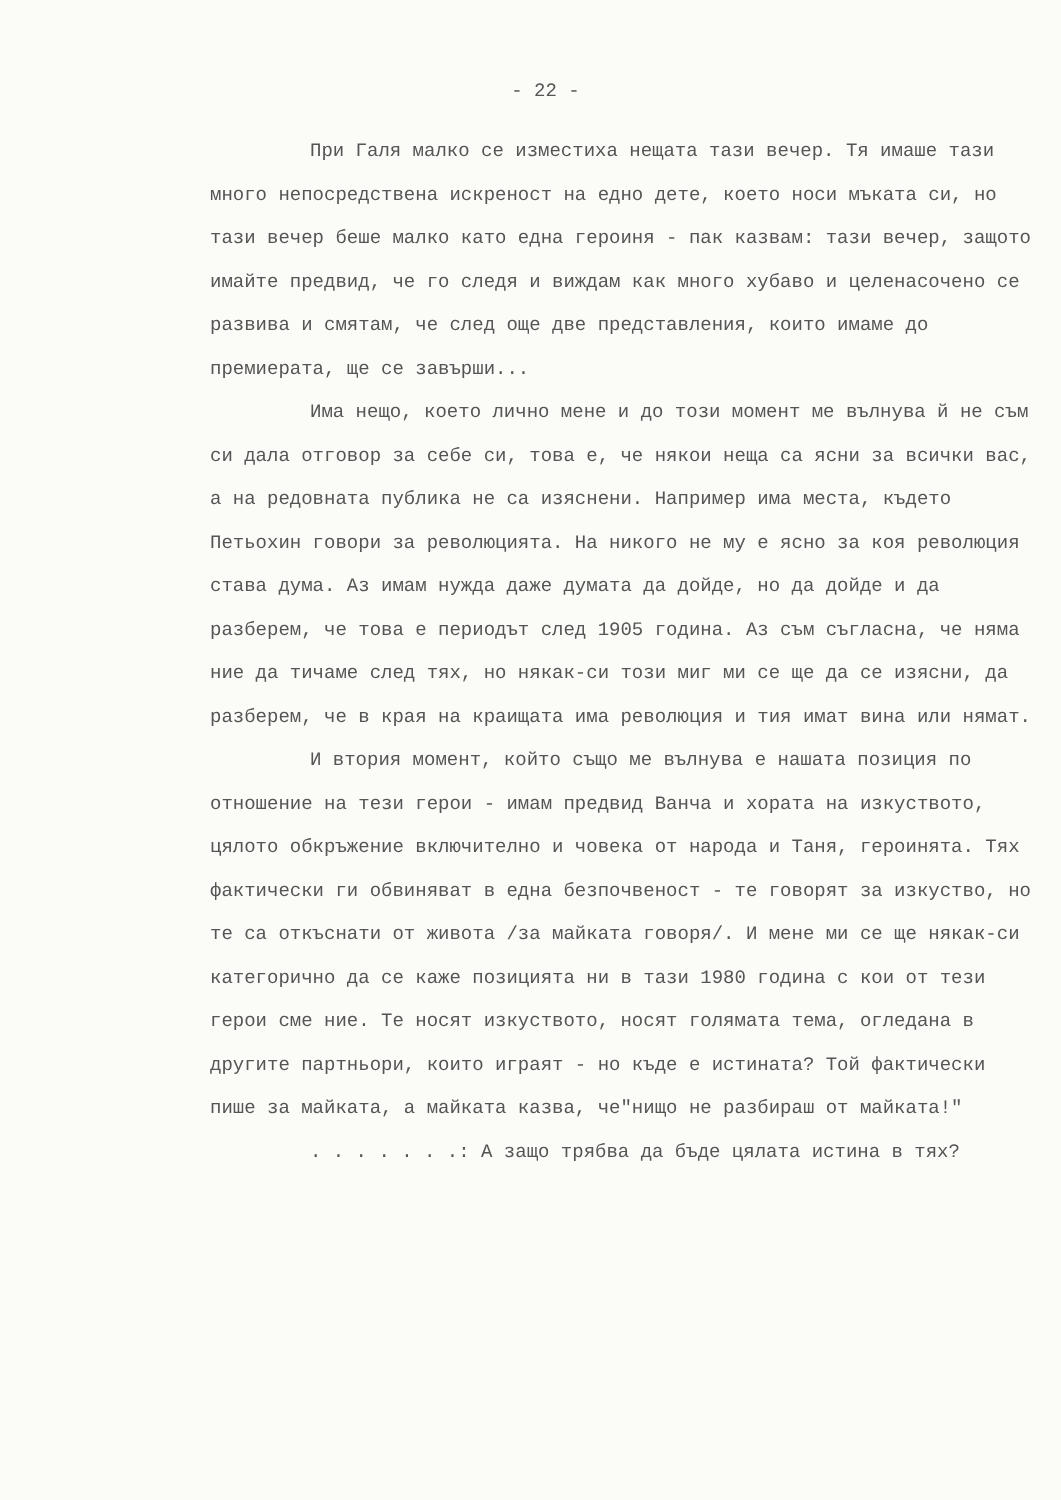- 22 -
При Галя малко се изместиха нещата тази вечер. Тя имаше тази много непосредствена искреност на едно дете, което носи мъката си, но тази вечер беше малко като една героиня - пак казвам: тази вечер, защото имайте предвид, че го следя и виждам как много хубаво и целенасочено се развива и смятам, че след още две представления, които имаме до премиерата, ще се завърши...
Има нещо, което лично мене и до този момент ме вълнува й не съм си дала отговор за себе си, това е, че някои неща са ясни за всички вас, а на редовната публика не са изяснени. Например има места, където Петьохин говори за революцията. На никого не му е ясно за коя революция става дума. Аз имам нужда даже думата да дойде, но да дойде и да разберем, че това е периодът след 1905 година. Аз съм съгласна, че няма ние да тичаме след тях, но някак-си този миг ми се ще да се изясни, да разберем, че в края на краищата има революция и тия имат вина или нямат.
И втория момент, който също ме вълнува е нашата позиция по отношение на тези герои - имам предвид Ванча и хората на изкуството, цялото обкръжение включително и човека от народа и Таня, героинята. Тях фактически ги обвиняват в една безпочвеност - те говорят за изкуство, но те са откъснати от живота /за майката говоря/. И мене ми се ще някак-си категорично да се каже позицията ни в тази 1980 година с кои от тези герои сме ние. Те носят изкуството, носят голямата тема, огледана в другите партньори, които играят - но къде е истината? Той фактически пише за майката, а майката казва, че"нищо не разбираш от майката!"
. . . . . . .: А защо трябва да бъде цялата истина в тях?